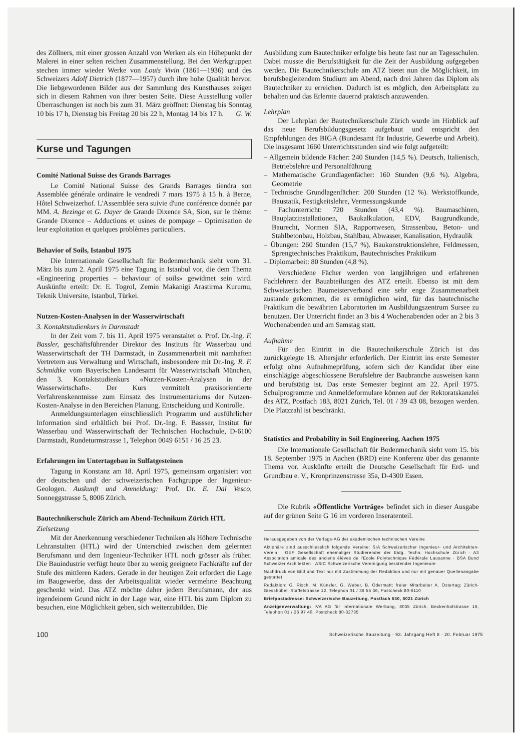des Zöllners, mit einer grossen Anzahl von Werken als ein Höhepunkt der Malerei in einer selten reichen Zusammenstellung. Bei den Werkgruppen stechen immer wieder Werke von Louis Vivin (1861—1936) und des Schweizers Adolf Dietrich (1877—1957) durch ihre hohe Qualität hervor. Die liebgewordenen Bilder aus der Sammlung des Kunsthauses zeigen sich in diesem Rahmen von ihrer besten Seite. Diese Ausstellung voller Überraschungen ist noch bis zum 31. März geöffnet: Dienstag bis Sonntag 10 bis 17 h, Dienstag bis Freitag 20 bis 22 h, Montag 14 bis 17 h. G. W.
Kurse und Tagungen
Comité National Suisse des Grands Barrages
Le Comité National Suisse des Grands Barrages tiendra son Assemblée générale ordinaire le vendredi 7 mars 1975 à 15 h. à Berne, Hôtel Schweizerhof. L'Assemblée sera suivie d'une conférence donnée par MM. A. Bezinge et G. Dayer de Grande Dixence SA, Sion, sur le thème: Grande Dixence – Adductions et usines de pompage – Optimisation de leur exploitation et quelques problèmes particuliers.
Behavior of Soils, Istanbul 1975
Die Internationale Gesellschaft für Bodenmechanik sieht vom 31. März bis zum 2. April 1975 eine Tagung in Istanbul vor, die dem Thema «Engineering properties – behaviour of soils» gewidmet sein wird. Auskünfte erteilt: Dr. E. Togrol, Zemin Makanigi Arastirma Kurumu, Teknik Universite, Istanbul, Türkei.
Nutzen-Kosten-Analysen in der Wasserwirtschaft
3. Kontaktstudienkurs in Darmstadt
In der Zeit vom 7. bis 11. April 1975 veranstaltet o. Prof. Dr.-Ing. F. Bassler, geschäftsführender Direktor des Instituts für Wasserbau und Wasserwirtschaft der TH Darmstadt, in Zusammenarbeit mit namhaften Vertretern aus Verwaltung und Wirtschaft, insbesondere mit Dr.-Ing. R. F. Schmidtke vom Bayerischen Landesamt für Wasserwirtschaft München, den 3. Kontaktstudienkurs «Nutzen-Kosten-Analysen in der Wasserwirtschaft». Der Kurs vermittelt praxisorientierte Verfahrenskenntnisse zum Einsatz des Instrumentariums der Nutzen-Kosten-Analyse in den Bereichen Planung, Entscheidung und Kontrolle.
Anmeldungsunterlagen einschliesslich Programm und ausführlicher Information sind erhältlich bei Prof. Dr.-Ing. F. Bassser, Institut für Wasserbau und Wasserwirtschaft der Technischen Hochschule, D-6100 Darmstadt, Rundeturmstrasse 1, Telephon 0049 6151 / 16 25 23.
Erfahrungen im Untertagebau in Sulfatgesteinen
Tagung in Konstanz am 18. April 1975, gemeinsam organisiert von der deutschen und der schweizerischen Fachgruppe der Ingenieur-Geologen. Auskunft und Anmeldung: Prof. Dr. E. Dal Vesco, Sonneggstrasse 5, 8006 Zürich.
Bautechnikerschule Zürich am Abend-Technikum Zürich HTL
Zielsetzung
Mit der Anerkennung verschiedener Techniken als Höhere Technische Lehranstalten (HTL) wird der Unterschied zwischen dem gelernten Berufsmann und dem Ingenieur-Techniker HTL noch grösser als früher. Die Bauindustrie verfügt heute über zu wenig geeignete Fachkräfte auf der Stufe des mittleren Kaders. Gerade in der heutigen Zeit erfordert die Lage im Baugewerbe, dass der Arbeitsqualität wieder vermehrte Beachtung geschenkt wird. Das ATZ möchte daher jedem Berufsmann, der aus irgendeinem Grund nicht in der Lage war, eine HTL bis zum Diplom zu besuchen, eine Möglichkeit geben, sich weiterzubilden. Die
Ausbildung zum Bautechniker erfolgte bis heute fast nur an Tagesschulen. Dabei musste die Berufstätigkeit für die Zeit der Ausbildung aufgegeben werden. Die Bautechnikerschule am ATZ bietet nun die Möglichkeit, im berufsbegleitendem Studium am Abend, nach drei Jahren das Diplom als Bautechniker zu erreichen. Dadurch ist es möglich, den Arbeitsplatz zu behalten und das Erlernte dauernd praktisch anzuwenden.
Lehrplan
Der Lehrplan der Bautechnikerschule Zürich wurde im Hinblick auf das neue Berufsbildungsgesetz aufgebaut und entspricht den Empfehlungen des BIGA (Bundesamt für Industrie, Gewerbe und Arbeit). Die insgesamt 1660 Unterrichtsstunden sind wie folgt aufgeteilt:
– Allgemein bildende Fächer: 240 Stunden (14,5 %). Deutsch, Italienisch, Betriebslehre und Personalführung
– Mathematische Grundlagenfächer: 160 Stunden (9,6 %). Algebra, Geometrie
– Technische Grundlagenfächer: 200 Stunden (12 %). Werkstoffkunde, Baustatik, Festigkeitslehre, Vermessungskunde
– Fachunterricht: 720 Stunden (43,4 %). Baumaschinen, Bauplatzinstallationen, Baukalkulation, EDV, Baugrundkunde, Baurecht, Normen SIA, Rapportwesen, Strassenbau, Beton- und Stahlbetonbau, Holzbau, Stahlbau, Abwasser, Kanalisation, Hydraulik
– Übungen: 260 Stunden (15,7 %). Baukonstruktionslehre, Feldmessen, Sprengtechnisches Praktikum, Bautechnisches Praktikum
– Diplomarbeit: 80 Stunden (4,8 %).
Verschiedene Fächer werden von langjährigen und erfahrenen Fachlehrern der Bauabteilungen des ATZ erteilt. Ebenso ist mit dem Schweizerischen Baumeisterverband eine sehr enge Zusammenarbeit zustande gekommen, die es ermöglichen wird, für das bautechnische Praktikum die bewährten Laboratorien im Ausbildungszentrum Sursee zu benutzen. Der Unterricht findet an 3 bis 4 Wochenabenden oder an 2 bis 3 Wochenabenden und am Samstag statt.
Aufnahme
Für den Eintritt in die Bautechnikerschule Zürich ist das zurückgelegte 18. Altersjahr erforderlich. Der Eintritt ins erste Semester erfolgt ohne Aufnahmeprüfung, sofern sich der Kandidat über eine einschlägige abgeschlossene Berufslehre der Baubranche ausweisen kann und berufstätig ist. Das erste Semester beginnt am 22. April 1975. Schulprogramme und Anmeldeformulare können auf der Rektoratskanzlei des ATZ, Postfach 183, 8021 Zürich, Tel. 01 / 39 43 08, bezogen werden. Die Platzzahl ist beschränkt.
Statistics and Probability in Soil Engineering, Aachen 1975
Die Internationale Gesellschaft für Bodenmechanik sieht vom 15. bis 18. September 1975 in Aachen (BRD) eine Konferenz über das genannte Thema vor. Auskünfte erteilt die Deutsche Gesellschaft für Erd- und Grundbau e. V., Kronprinzenstrasse 35a, D-4300 Essen.
Die Rubrik «Öffentliche Vorträge» befindet sich in dieser Ausgabe auf der grünen Seite G 16 im vorderen Inseratenteil.
Herausgegeben von der Verlags-AG der akademischen technischen Vereine
Aktionäre sind ausschliesslich folgende Vereine: SIA Schweizerischer Ingenieur- und Architekten-Verein · GEP Gesellschaft ehemaliger Studierender der Eidg. Techn. Hochschule Zürich · A3 Association amicale des anciens élèves de l'Ecole Polytechnique Fédérale Lausanne · BSA Bund Schweizer Architekten · ASIC Schweizerische Vereinigung beratender Ingenieure
Nachdruck von Bild und Text nur mit Zustimmung der Redaktion und nur mit genauer Quellenangabe gestattet
Redaktion: G. Risch, M. Künzler, G. Weber, B. Odermatt; freier Mitarbeiter A. Ostertag; Zürich-Giesshübel, Staffelstrasse 12, Telephon 01 / 36 55 36, Postcheck 80-6110
Briefpostadresse: Schweizerische Bauzeitung, Postfach 630, 8021 Zürich
Anzeigenverwaltung: IVA AG für internationale Werbung, 8035 Zürich, Beckenhofstrasse 16, Telephon 01 / 26 97 40, Postcheck 80-32735
100 Schweizerische Bauzeitung · 93. Jahrgang Heft 8 · 20. Februar 1975